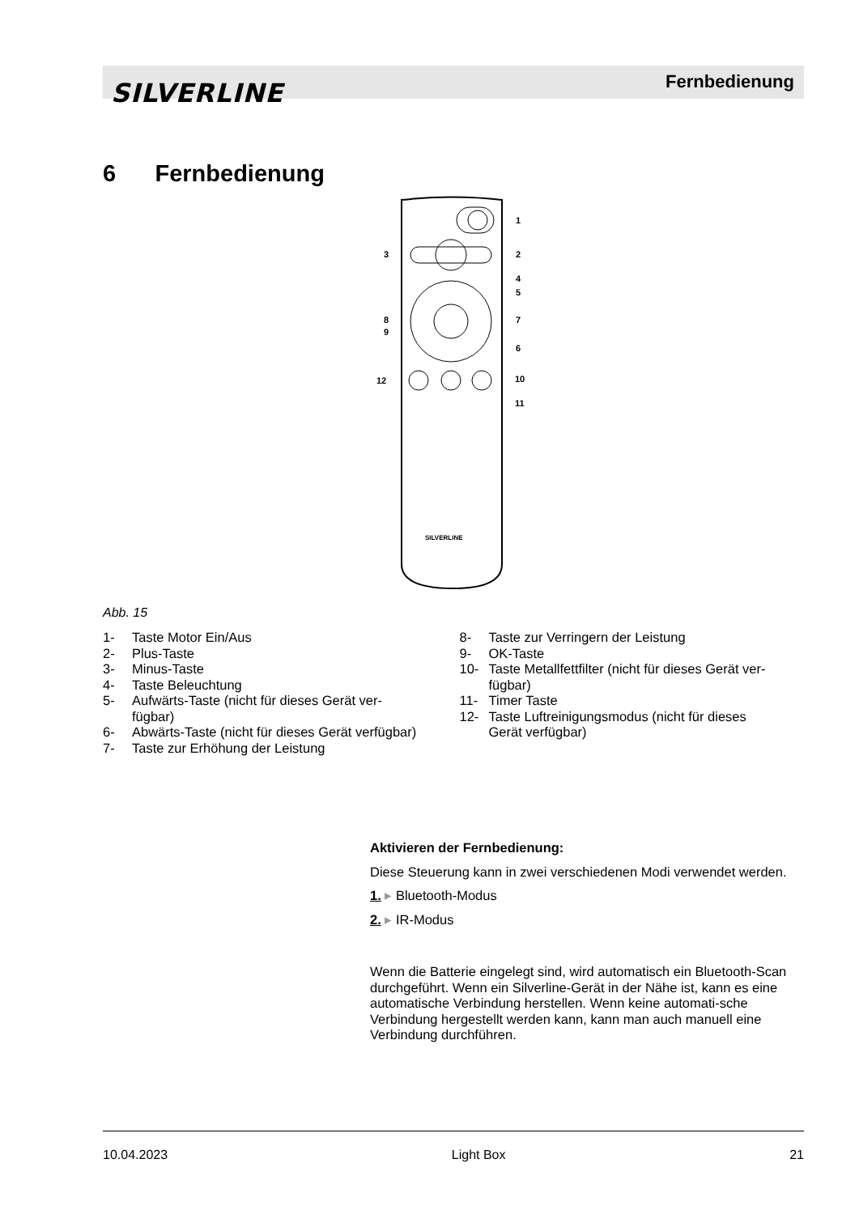SILVERLINE Fernbedienung
6 Fernbedienung
SILVERLINE
1
2
3
4
5
6
7
8
9
10
11
12
Abb. 15
1- Taste Motor Ein/Aus
2- Plus-Taste
3- Minus-Taste
4- Taste Beleuchtung
5- Aufwärts-Taste (nicht für dieses Gerät ver-
fügbar)
6- Abwärts-Taste (nicht für dieses Gerät verfügbar)
7- Taste zur Erhöhung der Leistung
8- Taste zur Verringern der Leistung
9- OK-Taste
10- Taste Metallfettfilter (nicht für dieses Gerät ver-
fügbar)
11- Timer Taste
12- Taste Luftreinigungsmodus (nicht für dieses
Gerät verfügbar)
Aktivieren der Fernbedienung:
Diese Steuerung kann in zwei verschiedenen Modi verwendet werden.
1. ▸ Bluetooth-Modus
2. ▸ IR-Modus
Wenn die Batterie eingelegt sind, wird automatisch ein Bluetooth-Scan durchgeführt. Wenn ein Silverline-Gerät in der Nähe ist, kann es eine automatische Verbindung herstellen. Wenn keine automati-sche Verbindung hergestellt werden kann, kann man auch manuell eine Verbindung durchführen.
10.04.2023 Light Box 21